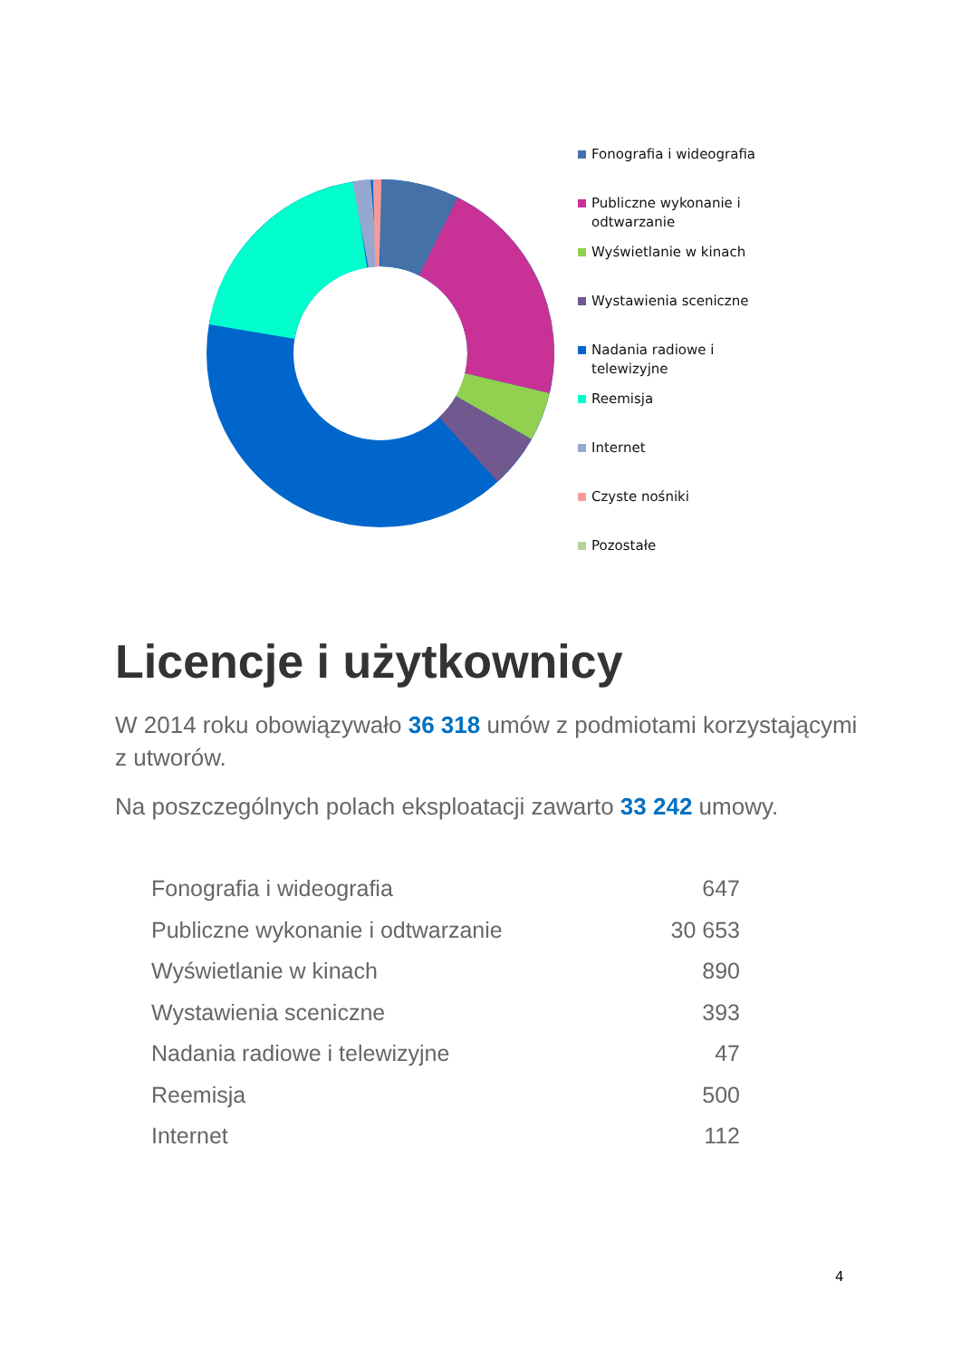Fonografia i wideografia
Publiczne wykonanie i
odtwarzanie
Wyświetlanie w kinach
Wystawienia sceniczne
Nadania radiowe i
telewizyjne
Reemisja
Internet
Czyste nośniki
Pozostałe
Licencje i użytkownicy
W 2014 roku obowiązywało 36 318 umów z podmiotami korzystającymi z utworów.
Na poszczególnych polach eksploatacji zawarto 33 242 umowy.
| Fonografia i wideografia | 647 |
| Publiczne wykonanie i odtwarzanie | 30 653 |
| Wyświetlanie w kinach | 890 |
| Wystawienia sceniczne | 393 |
| Nadania radiowe i telewizyjne | 47 |
| Reemisja | 500 |
| Internet | 112 |
4